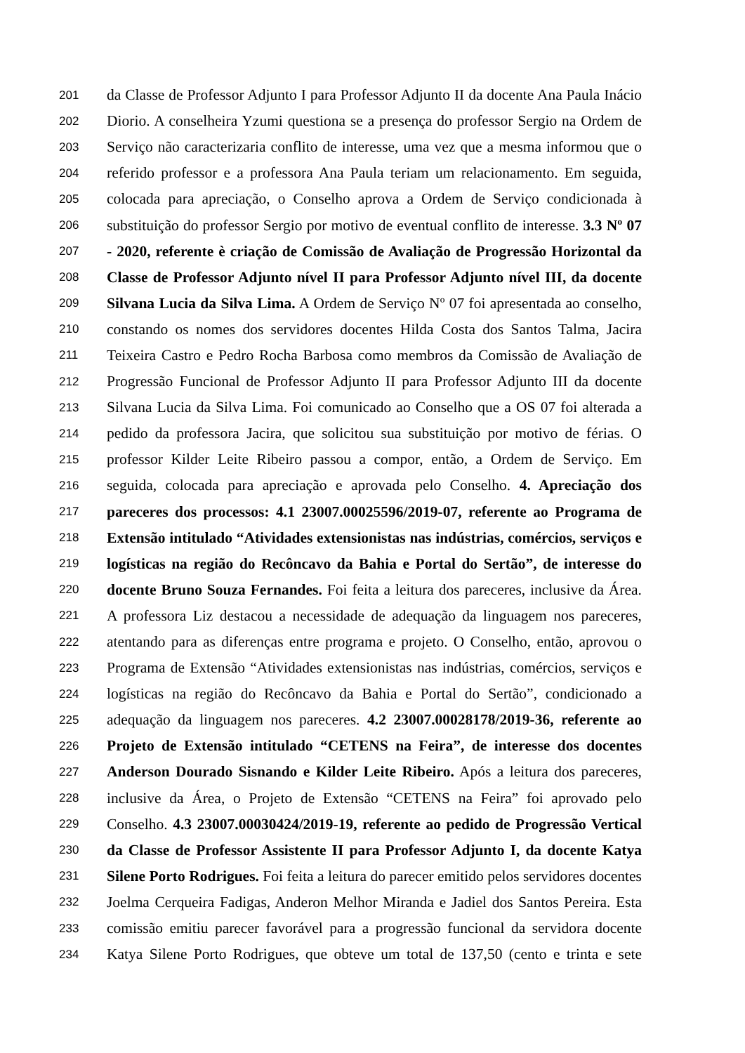201 da Classe de Professor Adjunto I para Professor Adjunto II da docente Ana Paula Inácio
202 Diorio. A conselheira Yzumi questiona se a presença do professor Sergio na Ordem de
203 Serviço não caracterizaria conflito de interesse, uma vez que a mesma informou que o
204 referido professor e a professora Ana Paula teriam um relacionamento. Em seguida,
205 colocada para apreciação, o Conselho aprova a Ordem de Serviço condicionada à
206 substituição do professor Sergio por motivo de eventual conflito de interesse. 3.3 Nº 07
207 - 2020, referente è criação de Comissão de Avaliação de Progressão Horizontal da
208 Classe de Professor Adjunto nível II para Professor Adjunto nível III, da docente
209 Silvana Lucia da Silva Lima. A Ordem de Serviço Nº 07 foi apresentada ao conselho,
210 constando os nomes dos servidores docentes Hilda Costa dos Santos Talma, Jacira
211 Teixeira Castro e Pedro Rocha Barbosa como membros da Comissão de Avaliação de
212 Progressão Funcional de Professor Adjunto II para Professor Adjunto III da docente
213 Silvana Lucia da Silva Lima. Foi comunicado ao Conselho que a OS 07 foi alterada a
214 pedido da professora Jacira, que solicitou sua substituição por motivo de férias. O
215 professor Kilder Leite Ribeiro passou a compor, então, a Ordem de Serviço. Em
216 seguida, colocada para apreciação e aprovada pelo Conselho. 4. Apreciação dos
217 pareceres dos processos: 4.1 23007.00025596/2019-07, referente ao Programa de
218 Extensão intitulado “Atividades extensionistas nas indústrias, comércios, serviços e
219 logísticas na região do Recôncavo da Bahia e Portal do Sertão”, de interesse do
220 docente Bruno Souza Fernandes. Foi feita a leitura dos pareceres, inclusive da Área.
221 A professora Liz destacou a necessidade de adequação da linguagem nos pareceres,
222 atentando para as diferenças entre programa e projeto. O Conselho, então, aprovou o
223 Programa de Extensão “Atividades extensionistas nas indústrias, comércios, serviços e
224 logísticas na região do Recôncavo da Bahia e Portal do Sertão”, condicionado a
225 adequação da linguagem nos pareceres. 4.2 23007.00028178/2019-36, referente ao
226 Projeto de Extensão intitulado “CETENS na Feira”, de interesse dos docentes
227 Anderson Dourado Sisnando e Kilder Leite Ribeiro. Após a leitura dos pareceres,
228 inclusive da Área, o Projeto de Extensão “CETENS na Feira” foi aprovado pelo
229 Conselho. 4.3 23007.00030424/2019-19, referente ao pedido de Progressão Vertical
230 da Classe de Professor Assistente II para Professor Adjunto I, da docente Katya
231 Silene Porto Rodrigues. Foi feita a leitura do parecer emitido pelos servidores docentes
232 Joelma Cerqueira Fadigas, Anderon Melhor Miranda e Jadiel dos Santos Pereira. Esta
233 comissão emitiu parecer favorável para a progressão funcional da servidora docente
234 Katya Silene Porto Rodrigues, que obteve um total de 137,50 (cento e trinta e sete